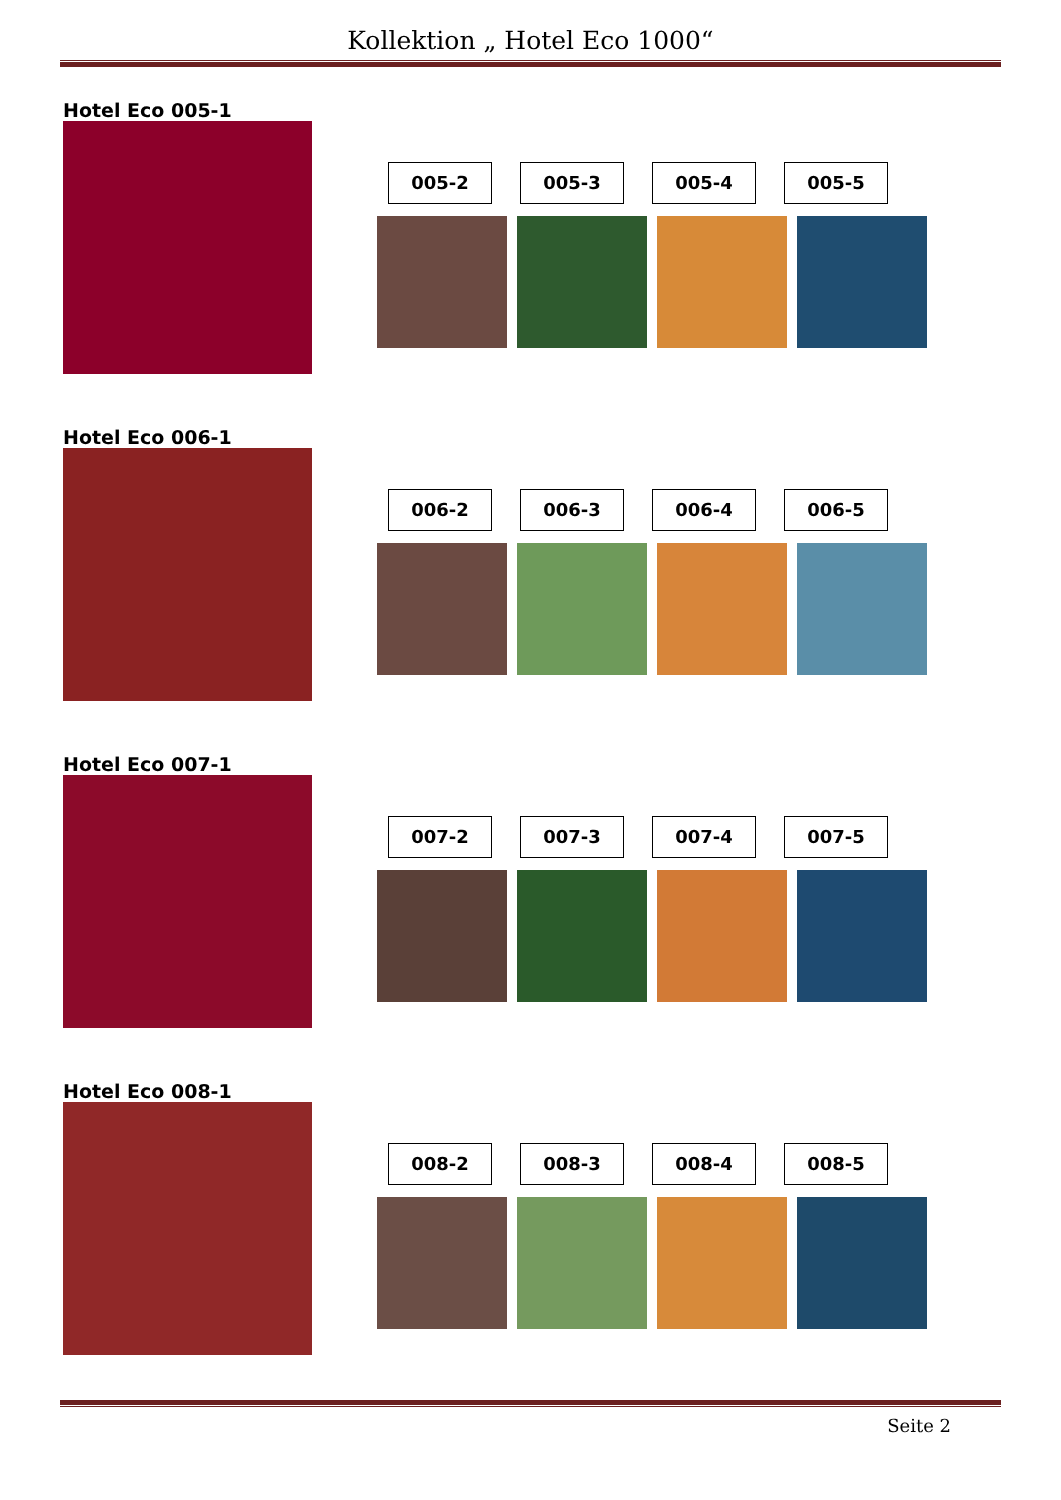Kollektion „ Hotel Eco 1000“
Hotel Eco 005-1
005-2 005-3 005-4 005-5
Hotel Eco 006-1
006-2 006-3 006-4 006-5
Hotel Eco 007-1
007-2 007-3 007-4 007-5
Hotel Eco 008-1
008-2 008-3 008-4 008-5
Seite 2